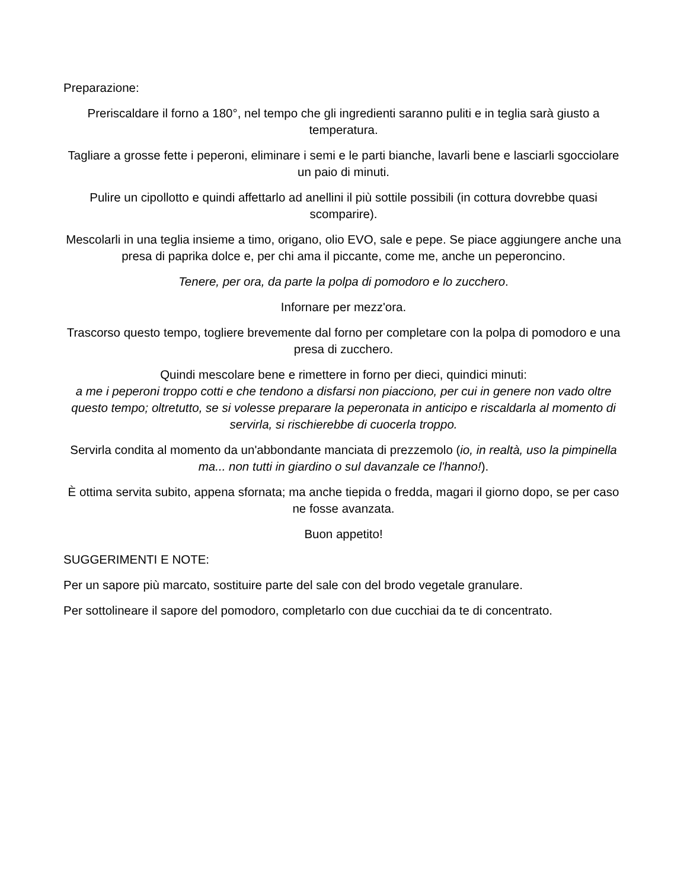Preparazione:
Preriscaldare il forno a 180°, nel tempo che gli ingredienti saranno puliti e in teglia sarà giusto a temperatura.
Tagliare a grosse fette i peperoni, eliminare i semi e le parti bianche, lavarli bene e lasciarli sgocciolare un paio di minuti.
Pulire un cipollotto e quindi affettarlo ad anellini il più sottile possibili (in cottura dovrebbe quasi scomparire).
Mescolarli in una teglia insieme a timo, origano, olio EVO, sale e pepe. Se piace aggiungere anche una presa di paprika dolce e, per chi ama il piccante, come me, anche un peperoncino.
Tenere, per ora, da parte la polpa di pomodoro e lo zucchero.
Infornare per mezz'ora.
Trascorso questo tempo, togliere brevemente dal forno per completare con la polpa di pomodoro e una presa di zucchero.
Quindi mescolare bene e rimettere in forno per dieci, quindici minuti:
a me i peperoni troppo cotti e che tendono a disfarsi non piacciono, per cui in genere non vado oltre questo tempo; oltretutto, se si volesse preparare la peperonata in anticipo e riscaldarla al momento di servirla, si rischierebbe di cuocerla troppo.
Servirla condita al momento da un'abbondante manciata di prezzemolo (io, in realtà, uso la pimpinella ma... non tutti in giardino o sul davanzale ce l'hanno!).
È ottima servita subito, appena sfornata; ma anche tiepida o fredda, magari il giorno dopo, se per caso ne fosse avanzata.
Buon appetito!
SUGGERIMENTI E NOTE:
Per un sapore più marcato, sostituire parte del sale con del brodo vegetale granulare.
Per sottolineare il sapore del pomodoro, completarlo con due cucchiai da te di concentrato.